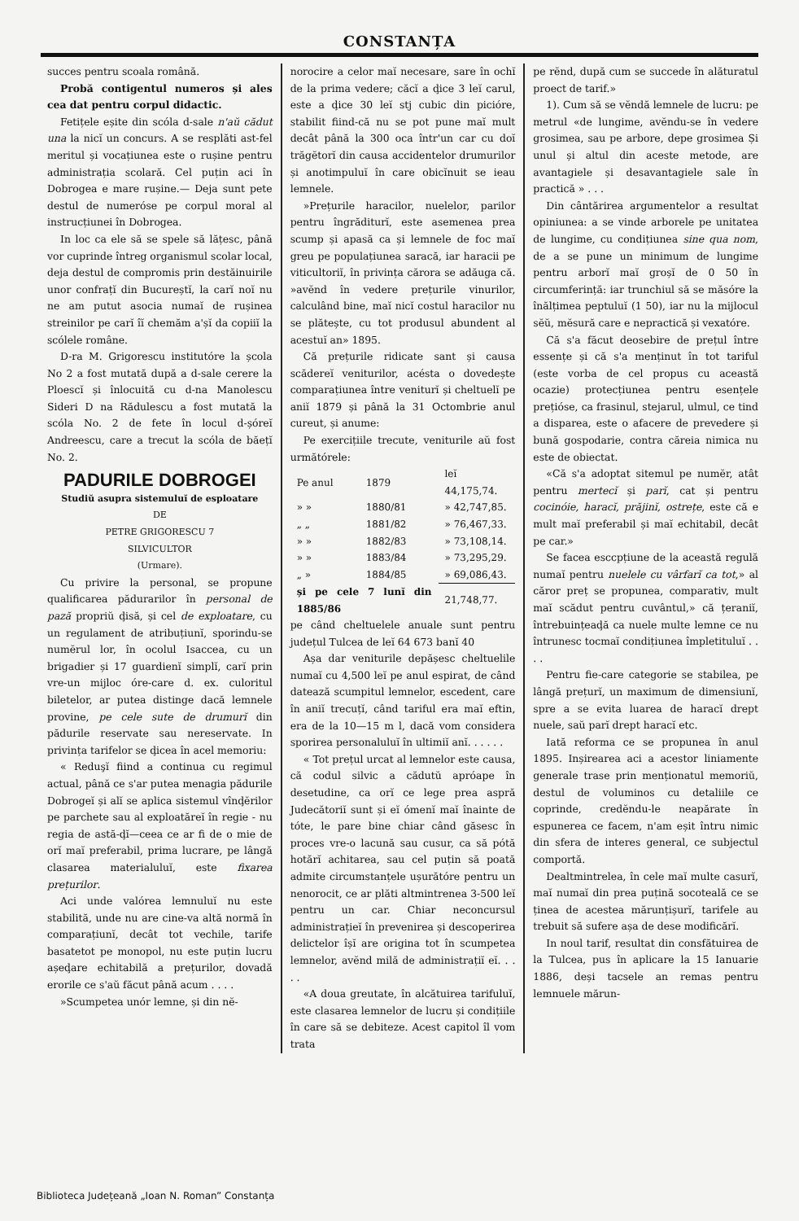CONSTANȚA
succes pentru scoala română.
Probă contigentul numeros și ales cea dat pentru corpul didactic.
Fetițele eșite din scóla d-sale n'aŭ cădut una la nicĭ un concurs. A se resplăti ast-fel meritul și vocațiunea este o rușine pentru administrația scolară. Cel puțin aci în Dobrogea e mare rușine.— Deja sunt pete destul de numeróse pe corpul moral al instrucțiunei în Dobrogea.
In loc ca ele să se spele să lățesc, până vor cuprinde întreg organismul scolar local, deja destul de compromis prin destăinuirile unor confrațĭ din Bucureștĭ, la carĭ noĭ nu ne am putut asocia numaĭ de rușinea streinilor pe carĭ îĭ chemăm a'șĭ da copiiĭ la scólele române.
D-ra M. Grigorescu institutóre la școla No 2 a fost mutată după a d-sale cerere la Ploescĭ și înlocuită cu d-na Manolescu Sideri D na Rădulescu a fost mutată la scóla No. 2 de fete în locul d-șóreĭ Andreescu, care a trecut la scóla de băețĭ No. 2.
PADURILE DOBROGEI
Studiŭ asupra sistemuluĭ de esploatare
DE
PETRE GRIGORESCU 7
SILVICULTOR
(Urmare).
Cu privire la personal, se propune qualificarea pădurarilor în personal de pază propriŭ ḑisă, și cel de exploatare, cu un regulament de atribuțiunĭ, sporindu-se numĕrul lor, în ocolul Isaccea, cu un brigadier și 17 guardienĭ simplĭ, carĭ prin vre-un mijloc óre-care d. ex. culoritul biletelor, ar putea distinge dacă lemnele provine, pe cele sute de drumurĭ din pădurile reservate sau nereservate. In privința tarifelor se ḑicea în acel memoriu:
« Reduşĭ fiind a continua cu regimul actual, până ce s'ar putea menagia pădurile Dobrogeĭ și alĭ se aplica sistemul vînḑĕrilor pe parchete sau al exploatăreĭ în regie - nu regia de astă-ḑĭ—ceea ce ar fi de o mie de orĭ maĭ preferabil, prima lucrare, pe lângă clasarea materialuluĭ, este fixarea prețurilor.
Aci unde valórea lemnuluĭ nu este stabilită, unde nu are cine-va altă normă în comparațiunĭ, decât tot vechile, tarife basatetot pe monopol, nu este puțin lucru așeḑare echitabilă a prețurilor, dovadă erorile ce s'aŭ făcut până acum . . . .
»Scumpetea unór lemne, și din nĕ-
norocire a celor maĭ necesare, sare în ochĭ de la prima vedere; căcĭ a ḑice 3 leĭ carul, este a ḑice 30 leĭ stj cubic din picióre, stabilit fiind-că nu se pot pune maĭ mult decât până la 300 oca într'un car cu doĭ trăgĕtorĭ din causa accidentelor drumurilor și anotimpuluĭ în care obicĭnuit se ieau lemnele.
»Prețurile haracilor, nuelelor, parilor pentru îngrăditurĭ, este asemenea prea scump și apasă ca și lemnele de foc maĭ greu pe populațiunea saracă, iar haracii pe viticultoriĭ, în privința cărora se adăuga că. »avĕnd în vedere prețurile vinurilor, calculând bine, maĭ nicĭ costul haracilor nu se plătește, cu tot produsul abundent al acestuĭ an» 1895.
Că prețurile ridicate sant și causa scădereĭ veniturilor, acésta o dovedește comparațiunea între veniturĭ și cheltuelĭ pe aniĭ 1879 și până la 31 Octombrie anul cureut, și anume:
Pe exercițiile trecute, veniturile aŭ fost următórele:
| Pe anul | 1879 | leĭ 44,175,74. |
| » » | 1880/81 | » 42,747,85. |
| „ „ | 1881/82 | » 76,467,33. |
| » » | 1882/83 | » 73,108,14. |
| » » | 1883/84 | » 73,295,29. |
| „ » | 1884/85 | » 69,086,43. |
| și pe cele 7 lunĭ din 1885/86 | | 21,748,77. |
pe când cheltuelele anuale sunt pentru județul Tulcea de leĭ 64 673 banĭ 40
Așa dar veniturile depășesc cheltuelile numaĭ cu 4,500 leĭ pe anul espirat, de când datează scumpitul lemnelor, escedent, care în aniĭ trecuțĭ, când tariful era maĭ eftin, era de la 10—15 m l, dacă vom considera sporirea personaluluĭ în ultimiĭ anĭ. . . . . .
« Tot prețul urcat al lemnelor este causa, că codul silvic a cădutŭ apróape în desetudine, ca orĭ ce lege prea aspră Judecătoriĭ sunt și eĭ ómenĭ maĭ înainte de tóte, le pare bine chiar când găsesc în proces vre-o lacună sau cusur, ca să pótă hotărĭ achitarea, sau cel puțin să poată admite circumstanțele ușurătóre pentru un nenorocit, ce ar plăti altmintrenea 3-500 leĭ pentru un car. Chiar neconcursul administrațieĭ în prevenirea și descoperirea delictelor îșĭ are origina tot în scumpetea lemnelor, avĕnd milă de administrațiĭ eĭ. . . . .
«A doua greutate, în alcătuirea tarifuluĭ, este clasarea lemnelor de lucru și condițiile în care să se debiteze. Acest capitol îl vom trata
pe rĕnd, după cum se succede în alăturatul proect de tarif.»
1). Cum să se vĕndă lemnele de lucru: pe metrul «de lungime, avĕndu-se în vedere grosimea, sau pe arbore, depe grosimea Și unul și altul din aceste metode, are avantagiele și desavantagiele sale în practică » . . .
Din cântărirea argumentelor a resultat opiniunea: a se vinde arborele pe unitatea de lungime, cu condițiunea sine qua nom, de a se pune un minimum de lungime pentru arborĭ maĭ groșĭ de 0 50 în circumferință: iar trunchiul să se măsóre la înălțimea peptuluĭ (1 50), iar nu la mijlocul sĕŭ, mĕsură care e nepractică și vexatóre.
Că s'a făcut deosebire de prețul între essențe și că s'a menținut în tot tariful (este vorba de cel propus cu această ocazie) protecțiunea pentru esențele prețióse, ca frasinul, stejarul, ulmul, ce tind a disparea, este o afacere de prevedere și bună gospodarie, contra căreia nimica nu este de obiectat.
«Că s'a adoptat sitemul pe numĕr, atât pentru mertecĭ și parĭ, cat și pentru cocinóie, haracĭ, prăjinĭ, ostrețe, este că e mult maĭ preferabil și maĭ echitabil, decât pe car.»
Se facea esccpțiune de la această regulă numaĭ pentru nuelele cu vârfarĭ ca tot,» al căror preț se propunea, comparativ, mult maĭ scădut pentru cuvântul,» că țeraniĭ, întrebuințeaḑă ca nuele multe lemne ce nu întrunesc tocmaĭ condițiunea împletituluĭ . . . .
Pentru fie-care categorie se stabilea, pe lângă prețurĭ, un maximum de dimensiunĭ, spre a se evita luarea de haracĭ drept nuele, saŭ parĭ drept haracĭ etc.
Iată reforma ce se propunea în anul 1895. Inșirearea aci a acestor liniamente generale trase prin menționatul memoriŭ, destul de voluminos cu detaliile ce coprinde, credĕndu-le neapărate în espunerea ce facem, n'am eșit întru nimic din sfera de interes general, ce subjectul comportă.
Dealtmintrelea, în cele maĭ multe casurĭ, maĭ numaĭ din prea puțină socoteală ce se ținea de acestea mărunțișurĭ, tarifele au trebuit să sufere așa de dese modificărĭ.
In noul tarif, resultat din consfătuirea de la Tulcea, pus în aplicare la 15 Ianuarie 1886, deși tacsele an remas pentru lemnuele mărun-
Biblioteca Județeană „Ioan N. Roman” Constanța